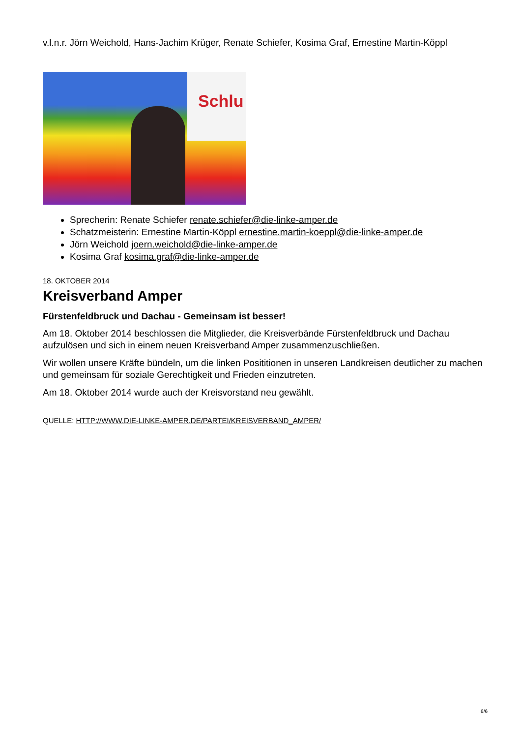v.l.n.r. Jörn Weichold, Hans-Jachim Krüger, Renate Schiefer, Kosima Graf, Ernestine Martin-Köppl
Schlu
Sprecherin: Renate Schiefer renate.schiefer@die-linke-amper.de
Schatzmeisterin: Ernestine Martin-Köppl ernestine.martin-koeppl@die-linke-amper.de
Jörn Weichold joern.weichold@die-linke-amper.de
Kosima Graf kosima.graf@die-linke-amper.de
18. OKTOBER 2014
Kreisverband Amper
Fürstenfeldbruck und Dachau - Gemeinsam ist besser!
Am 18. Oktober 2014 beschlossen die Mitglieder, die Kreisverbände Fürstenfeldbruck und Dachau aufzulösen und sich in einem neuen Kreisverband Amper zusammenzuschließen.
Wir wollen unsere Kräfte bündeln, um die linken Posititionen in unseren Landkreisen deutlicher zu machen und gemeinsam für soziale Gerechtigkeit und Frieden einzutreten.
Am 18. Oktober 2014 wurde auch der Kreisvorstand neu gewählt.
QUELLE: HTTP://WWW.DIE-LINKE-AMPER.DE/PARTEI/KREISVERBAND_AMPER/
6/6